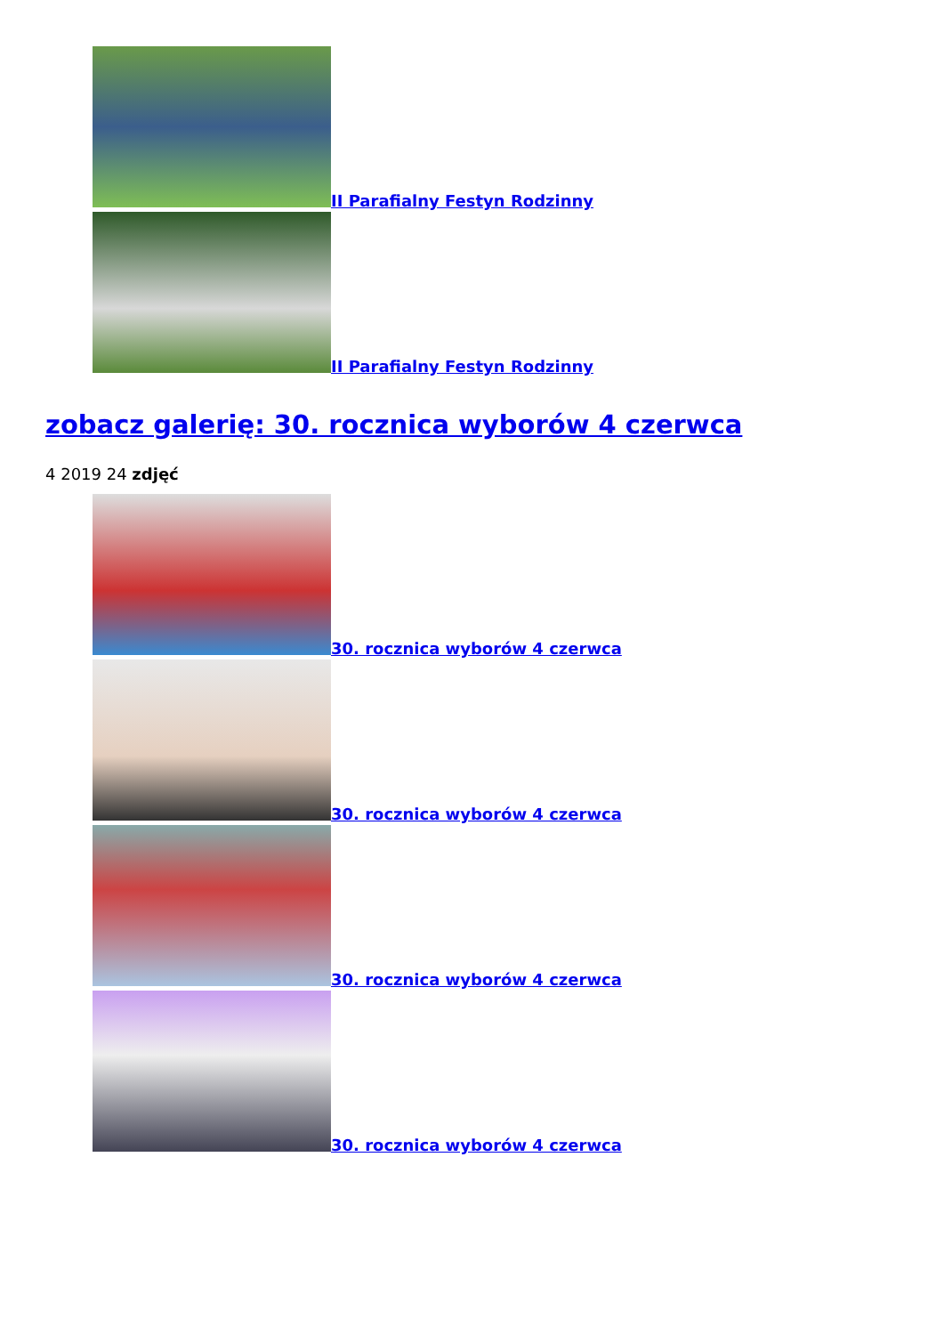II Parafialny Festyn Rodzinny
II Parafialny Festyn Rodzinny
zobacz galerię: 30. rocznica wyborów 4 czerwca
4 2019 24 zdjęć
30. rocznica wyborów 4 czerwca
30. rocznica wyborów 4 czerwca
30. rocznica wyborów 4 czerwca
30. rocznica wyborów 4 czerwca